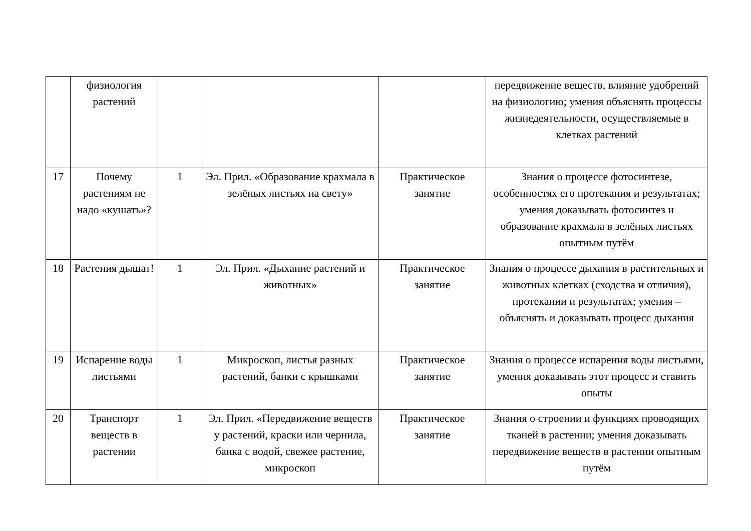| | физиология растений | | | | передвижение веществ, влияние удобрений на физиологию; умения объяснять процессы жизнедеятельности, осуществляемые в клетках растений |
| 17 | Почему растениям не надо «кушать»? | 1 | Эл. Прил. «Образование крахмала в зелёных листьях на свету» | Практическое занятие | Знания о процессе фотосинтезе, особенностях его протекания и результатах; умения доказывать фотосинтез и образование крахмала в зелёных листьях опытным путём |
| 18 | Растения дышат! | 1 | Эл. Прил. «Дыхание растений и животных» | Практическое занятие | Знания о процессе дыхания в растительных и животных клетках (сходства и отличия), протекании и результатах; умения – объяснять и доказывать процесс дыхания |
| 19 | Испарение воды листьями | 1 | Микроскоп, листья разных растений, банки с крышками | Практическое занятие | Знания о процессе испарения воды листьями, умения доказывать этот процесс и ставить опыты |
| 20 | Транспорт веществ в растении | 1 | Эл. Прил. «Передвижение веществ у растений, краски или чернила, банка с водой, свежее растение, микроскоп | Практическое занятие | Знания о строении и функциях проводящих тканей в растении; умения доказывать передвижение веществ в растении опытным путём |